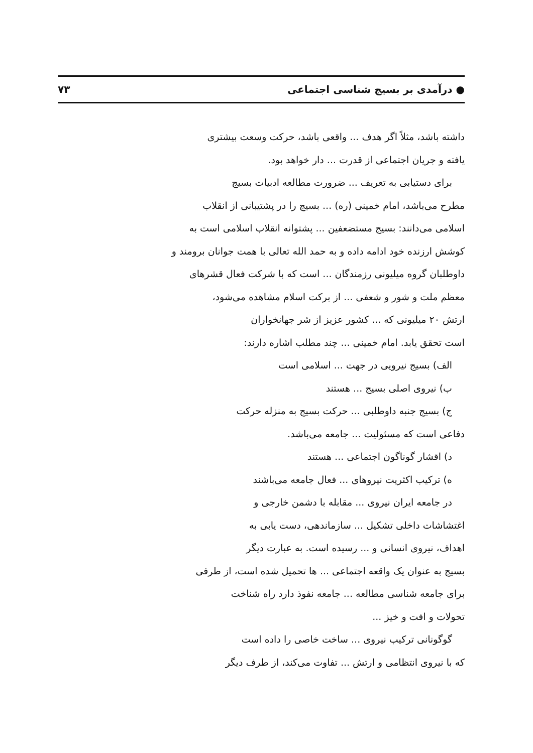● درآمدی بر بسیج شناسی اجتماعی ۷۳
داشته باشد، مثلاً اگر هدف ... واقعی باشد، حرکت وسعت بیشتری
یافته و جریان اجتماعی از قدرت ... دار خواهد بود.
برای دستیابی به تعریف ... ضرورت مطالعه ادبیات بسیج
مطرح می‌باشد، امام خمینی (ره) ... بسیج را در پشتیبانی از انقلاب
اسلامی می‌دانند: بسیج مستضعفین ... پشتوانه انقلاب اسلامی است به
کوشش ارزنده خود ادامه داده و به حمد الله تعالی با همت جوانان برومند و
داوطلبان گروه میلیونی رزمندگان ... است که با شرکت فعال قشرهای
معظم ملت و شور و شعفی ... از برکت اسلام مشاهده می‌شود،
ارتش ۲۰ میلیونی که ... کشور عزیز از شر جهانخواران
است تحقق یابد. امام خمینی ... چند مطلب اشاره دارند:
الف) بسیج نیرویی در جهت ... اسلامی است
ب) نیروی اصلی بسیج ... هستند
ج) بسیج جنبه داوطلبی ... حرکت بسیج به منزله حرکت
دفاعی است که مسئولیت ... جامعه می‌باشد.
د) اقشار گوناگون اجتماعی ... هستند
ه) ترکیب اکثریت نیروهای ... فعال جامعه می‌باشند
در جامعه ایران نیروی ... مقابله با دشمن خارجی و
اغتشاشات داخلی تشکیل ... سازماندهی، دست یابی به
اهداف، نیروی انسانی و ... رسیده است. به عبارت دیگر
بسیج به عنوان یک واقعه اجتماعی ... ها تحمیل شده است، از طرفی
برای جامعه شناسی مطالعه ... جامعه نفوذ دارد راه شناخت
تحولات و افت و خیز ...
گوگونانی ترکیب نیروی ... ساخت خاصی را داده است
که با نیروی انتظامی و ارتش ... تفاوت می‌کند، از طرف دیگر